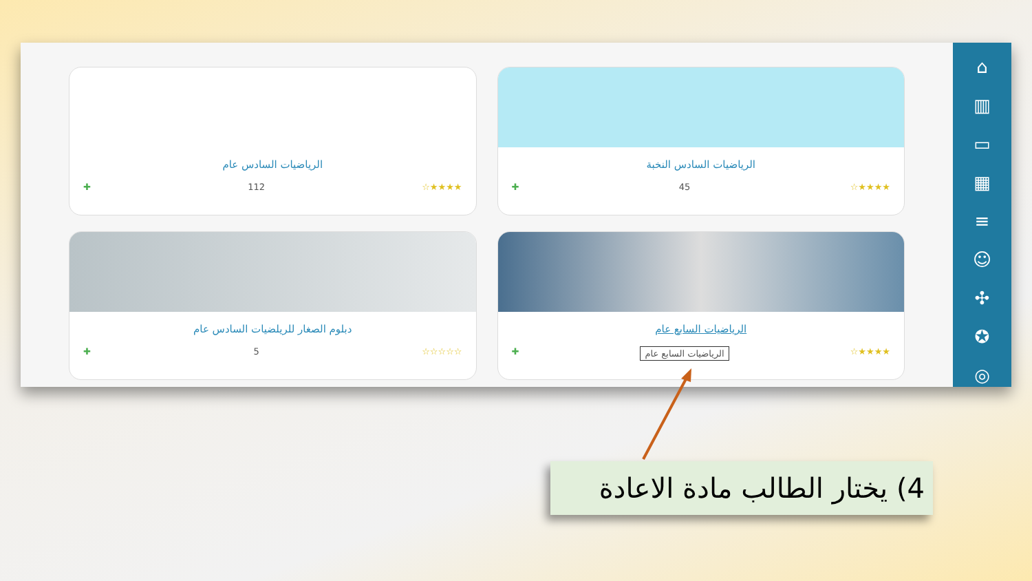⌂
▥
▭
▦
≡
☺
✣
✪
◎
الرياضيات السادس النخبة
★★★★☆ 45 ✚
الرياضيات السادس عام
★★★★☆ 112 ✚
الرياضيات السابع عام
★★★★☆ الرياضيات السابع عام ✚
دبلوم الصغار للريلضيات السادس عام
☆☆☆☆☆ 5 ✚
4) يختار الطالب مادة الاعادة